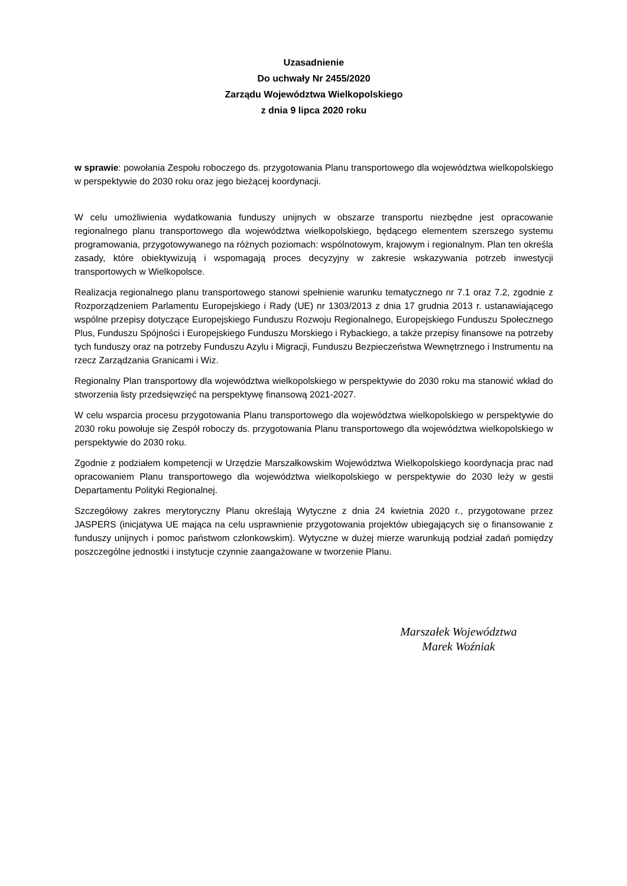Uzasadnienie
Do uchwały Nr 2455/2020
Zarządu Województwa Wielkopolskiego
z dnia 9 lipca 2020 roku
w sprawie: powołania Zespołu roboczego ds. przygotowania Planu transportowego dla województwa wielkopolskiego w perspektywie do 2030 roku oraz jego bieżącej koordynacji.
W celu umożliwienia wydatkowania funduszy unijnych w obszarze transportu niezbędne jest opracowanie regionalnego planu transportowego dla województwa wielkopolskiego, będącego elementem szerszego systemu programowania, przygotowywanego na różnych poziomach: wspólnotowym, krajowym i regionalnym. Plan ten określa zasady, które obiektywizują i wspomagają proces decyzyjny w zakresie wskazywania potrzeb inwestycji transportowych w Wielkopolsce.
Realizacja regionalnego planu transportowego stanowi spełnienie warunku tematycznego nr 7.1 oraz 7.2, zgodnie z Rozporządzeniem Parlamentu Europejskiego i Rady (UE) nr 1303/2013 z dnia 17 grudnia 2013 r. ustanawiającego wspólne przepisy dotyczące Europejskiego Funduszu Rozwoju Regionalnego, Europejskiego Funduszu Społecznego Plus, Funduszu Spójności i Europejskiego Funduszu Morskiego i Rybackiego, a także przepisy finansowe na potrzeby tych funduszy oraz na potrzeby Funduszu Azylu i Migracji, Funduszu Bezpieczeństwa Wewnętrznego i Instrumentu na rzecz Zarządzania Granicami i Wiz.
Regionalny Plan transportowy dla województwa wielkopolskiego w perspektywie do 2030 roku ma stanowić wkład do stworzenia listy przedsięwzięć na perspektywę finansową 2021-2027.
W celu wsparcia procesu przygotowania Planu transportowego dla województwa wielkopolskiego w perspektywie do 2030 roku powołuje się Zespół roboczy ds. przygotowania Planu transportowego dla województwa wielkopolskiego w perspektywie do 2030 roku.
Zgodnie z podziałem kompetencji w Urzędzie Marszałkowskim Województwa Wielkopolskiego koordynacja prac nad opracowaniem Planu transportowego dla województwa wielkopolskiego w perspektywie do 2030 leży w gestii Departamentu Polityki Regionalnej.
Szczegółowy zakres merytoryczny Planu określają Wytyczne z dnia 24 kwietnia 2020 r., przygotowane przez JASPERS (inicjatywa UE mająca na celu usprawnienie przygotowania projektów ubiegających się o finansowanie z funduszy unijnych i pomoc państwom członkowskim). Wytyczne w dużej mierze warunkują podział zadań pomiędzy poszczególne jednostki i instytucje czynnie zaangażowane w tworzenie Planu.
Marszałek Województwa
Marek Woźniak